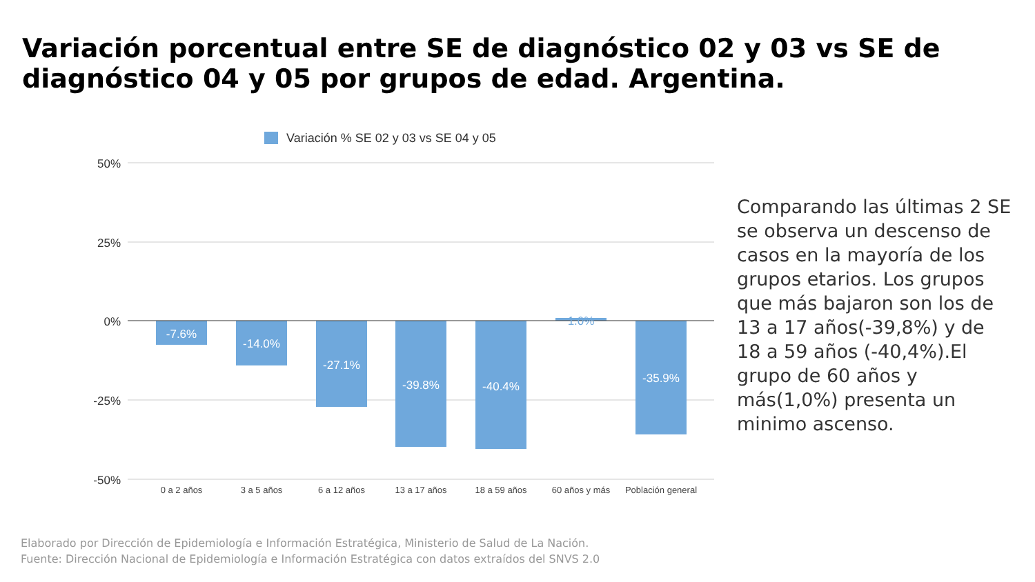Variación porcentual entre SE de diagnóstico 02 y 03 vs SE de diagnóstico 04 y 05 por grupos de edad. Argentina.
Variación % SE 02 y 03 vs SE 04 y 05
50%
25%
0%
-25%
-50%
-7.6%
-14.0%
-27.1%
-39.8%
-40.4%
1.0%
-35.9%
0 a 2 años
3 a 5 años
6 a 12 años
13 a 17 años
18 a 59 años
60 años y más
Población general
Comparando las últimas 2 SE se observa un descenso de casos en la mayoría de los grupos etarios. Los grupos que más bajaron son los de 13 a 17 años(-39,8%) y de 18 a 59 años (-40,4%).El grupo de 60 años y más(1,0%) presenta un minimo ascenso.
Elaborado por Dirección de Epidemiología e Información Estratégica, Ministerio de Salud de La Nación.
Fuente: Dirección Nacional de Epidemiología e Información Estratégica con datos extraídos del SNVS 2.0